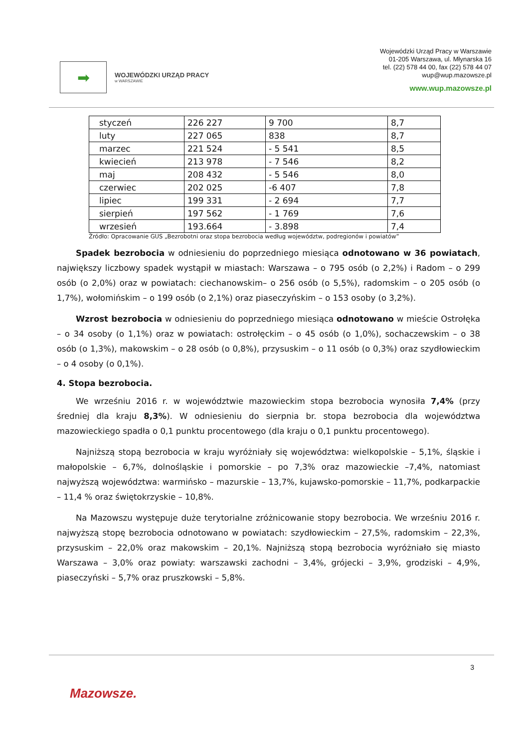➡
WOJEWÓDZKI URZĄD PRACY
w WARSZAWIE
Wojewódzki Urząd Pracy w Warszawie
01-205 Warszawa, ul. Młynarska 16
tel. (22) 578 44 00, fax (22) 578 44 07
wup@wup.mazowsze.pl
www.wup.mazowsze.pl
| styczeń | 226 227 | 9 700 | 8,7 |
| luty | 227 065 | 838 | 8,7 |
| marzec | 221 524 | - 5 541 | 8,5 |
| kwiecień | 213 978 | - 7 546 | 8,2 |
| maj | 208 432 | - 5 546 | 8,0 |
| czerwiec | 202 025 | -6 407 | 7,8 |
| lipiec | 199 331 | - 2 694 | 7,7 |
| sierpień | 197 562 | - 1 769 | 7,6 |
| wrzesień | 193.664 | - 3.898 | 7,4 |
Źródło: Opracowanie GUS „Bezrobotni oraz stopa bezrobocia według województw, podregionów i powiatów”
Spadek bezrobocia w odniesieniu do poprzedniego miesiąca odnotowano w 36 powiatach, największy liczbowy spadek wystąpił w miastach: Warszawa – o 795 osób (o 2,2%) i Radom – o 299 osób (o 2,0%) oraz w powiatach: ciechanowskim– o 256 osób (o 5,5%), radomskim – o 205 osób (o 1,7%), wołomińskim – o 199 osób (o 2,1%) oraz piaseczyńskim – o 153 osoby (o 3,2%).
Wzrost bezrobocia w odniesieniu do poprzedniego miesiąca odnotowano w mieście Ostrołęka – o 34 osoby (o 1,1%) oraz w powiatach: ostrołęckim – o 45 osób (o 1,0%), sochaczewskim – o 38 osób (o 1,3%), makowskim – o 28 osób (o 0,8%), przysuskim – o 11 osób (o 0,3%) oraz szydłowieckim – o 4 osoby (o 0,1%).
4. Stopa bezrobocia.
We wrześniu 2016 r. w województwie mazowieckim stopa bezrobocia wynosiła 7,4% (przy średniej dla kraju 8,3%). W odniesieniu do sierpnia br. stopa bezrobocia dla województwa mazowieckiego spadła o 0,1 punktu procentowego (dla kraju o 0,1 punktu procentowego).
Najniższą stopą bezrobocia w kraju wyróżniały się województwa: wielkopolskie – 5,1%, śląskie i małopolskie – 6,7%, dolnośląskie i pomorskie – po 7,3% oraz mazowieckie –7,4%, natomiast najwyższą województwa: warmińsko – mazurskie – 13,7%, kujawsko-pomorskie – 11,7%, podkarpackie – 11,4 % oraz świętokrzyskie – 10,8%.
Na Mazowszu występuje duże terytorialne zróżnicowanie stopy bezrobocia. We wrześniu 2016 r. najwyższą stopę bezrobocia odnotowano w powiatach: szydłowieckim – 27,5%, radomskim – 22,3%, przysuskim – 22,0% oraz makowskim – 20,1%. Najniższą stopą bezrobocia wyróżniało się miasto Warszawa – 3,0% oraz powiaty: warszawski zachodni – 3,4%, grójecki – 3,9%, grodziski – 4,9%, piaseczyński – 5,7% oraz pruszkowski – 5,8%.
3
Mazowsze.